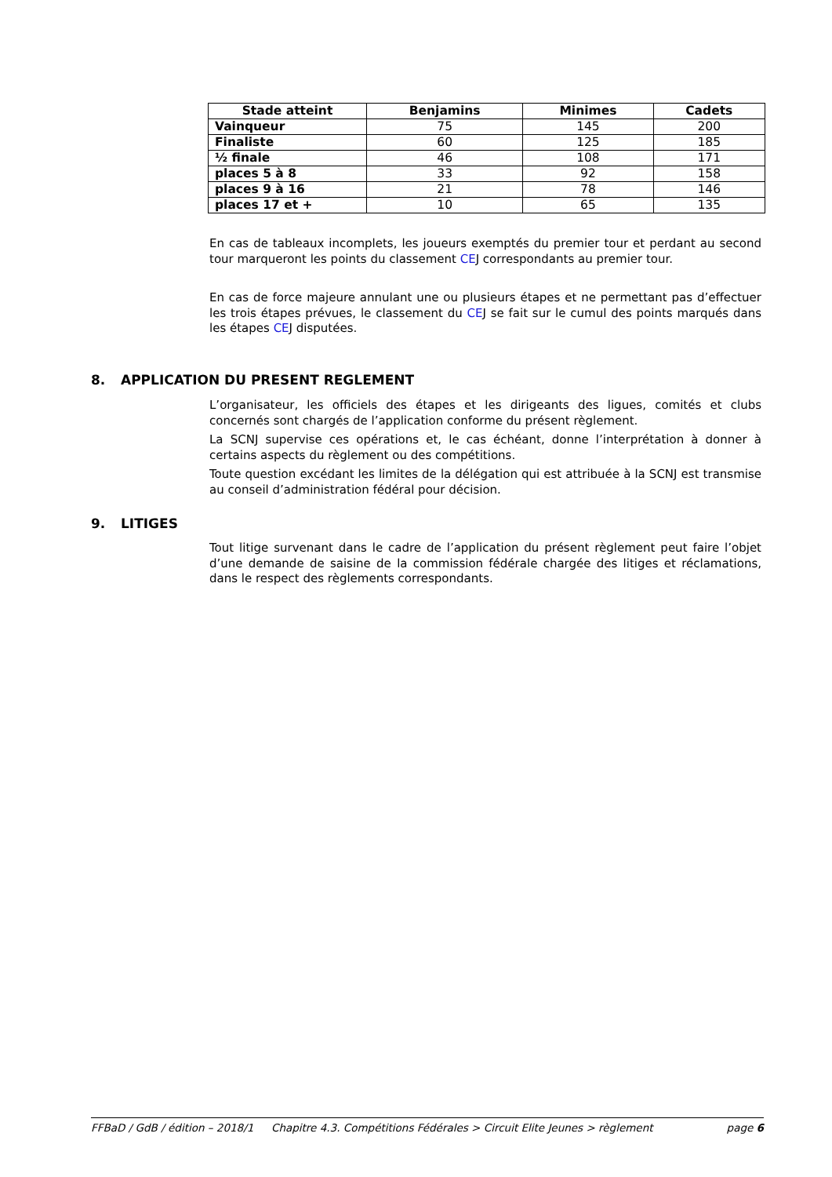| Stade atteint | Benjamins | Minimes | Cadets |
| --- | --- | --- | --- |
| Vainqueur | 75 | 145 | 200 |
| Finaliste | 60 | 125 | 185 |
| ½ finale | 46 | 108 | 171 |
| places 5 à 8 | 33 | 92 | 158 |
| places 9 à 16 | 21 | 78 | 146 |
| places 17 et + | 10 | 65 | 135 |
En cas de tableaux incomplets, les joueurs exemptés du premier tour et perdant au second tour marqueront les points du classement CEJ correspondants au premier tour.
En cas de force majeure annulant une ou plusieurs étapes et ne permettant pas d’effectuer les trois étapes prévues, le classement du CEJ se fait sur le cumul des points marqués dans les étapes CEJ disputées.
8. APPLICATION DU PRESENT REGLEMENT
L’organisateur, les officiels des étapes et les dirigeants des ligues, comités et clubs concernés sont chargés de l’application conforme du présent règlement.
La SCNJ supervise ces opérations et, le cas échéant, donne l’interprétation à donner à certains aspects du règlement ou des compétitions.
Toute question excédant les limites de la délégation qui est attribuée à la SCNJ est transmise au conseil d’administration fédéral pour décision.
9. LITIGES
Tout litige survenant dans le cadre de l’application du présent règlement peut faire l’objet d’une demande de saisine de la commission fédérale chargée des litiges et réclamations, dans le respect des règlements correspondants.
FFBaD / GdB / édition – 2018/1 Chapitre 4.3. Compétitions Fédérales > Circuit Elite Jeunes > règlement page 6